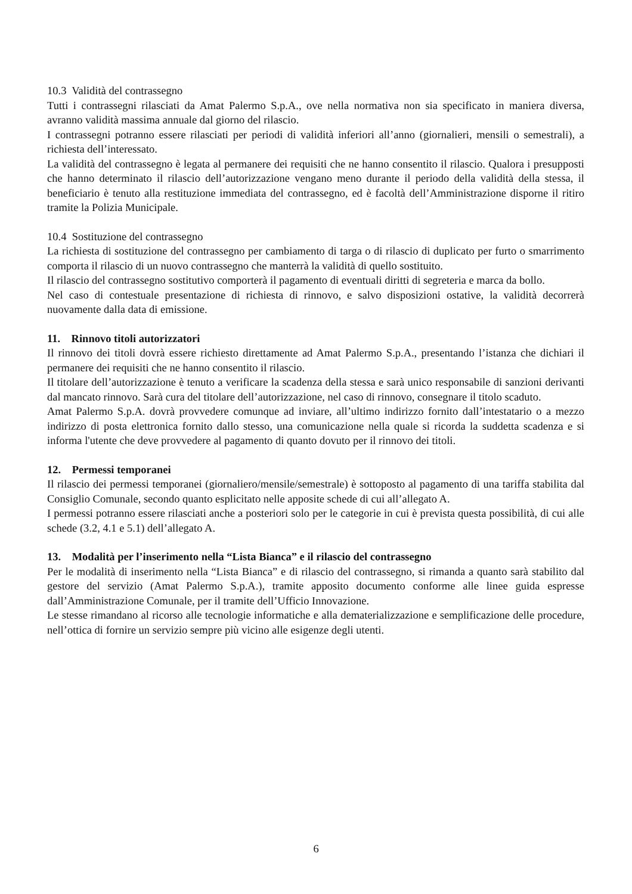10.3 Validità del contrassegno
Tutti i contrassegni rilasciati da Amat Palermo S.p.A., ove nella normativa non sia specificato in maniera diversa, avranno validità massima annuale dal giorno del rilascio.
I contrassegni potranno essere rilasciati per periodi di validità inferiori all’anno (giornalieri, mensili o semestrali), a richiesta dell’interessato.
La validità del contrassegno è legata al permanere dei requisiti che ne hanno consentito il rilascio. Qualora i presupposti che hanno determinato il rilascio dell’autorizzazione vengano meno durante il periodo della validità della stessa, il beneficiario è tenuto alla restituzione immediata del contrassegno, ed è facoltà dell’Amministrazione disporne il ritiro tramite la Polizia Municipale.
10.4 Sostituzione del contrassegno
La richiesta di sostituzione del contrassegno per cambiamento di targa o di rilascio di duplicato per furto o smarrimento comporta il rilascio di un nuovo contrassegno che manterrà la validità di quello sostituito.
Il rilascio del contrassegno sostitutivo comporterà il pagamento di eventuali diritti di segreteria e marca da bollo.
Nel caso di contestuale presentazione di richiesta di rinnovo, e salvo disposizioni ostative, la validità decorrerà nuovamente dalla data di emissione.
11. Rinnovo titoli autorizzatori
Il rinnovo dei titoli dovrà essere richiesto direttamente ad Amat Palermo S.p.A., presentando l’istanza che dichiari il permanere dei requisiti che ne hanno consentito il rilascio.
Il titolare dell’autorizzazione è tenuto a verificare la scadenza della stessa e sarà unico responsabile di sanzioni derivanti dal mancato rinnovo. Sarà cura del titolare dell’autorizzazione, nel caso di rinnovo, consegnare il titolo scaduto.
Amat Palermo S.p.A. dovrà provvedere comunque ad inviare, all’ultimo indirizzo fornito dall’intestatario o a mezzo indirizzo di posta elettronica fornito dallo stesso, una comunicazione nella quale si ricorda la suddetta scadenza e si informa l'utente che deve provvedere al pagamento di quanto dovuto per il rinnovo dei titoli.
12. Permessi temporanei
Il rilascio dei permessi temporanei (giornaliero/mensile/semestrale) è sottoposto al pagamento di una tariffa stabilita dal Consiglio Comunale, secondo quanto esplicitato nelle apposite schede di cui all’allegato A.
I permessi potranno essere rilasciati anche a posteriori solo per le categorie in cui è prevista questa possibilità, di cui alle schede (3.2, 4.1 e 5.1) dell’allegato A.
13. Modalità per l’inserimento nella “Lista Bianca” e il rilascio del contrassegno
Per le modalità di inserimento nella “Lista Bianca” e di rilascio del contrassegno, si rimanda a quanto sarà stabilito dal gestore del servizio (Amat Palermo S.p.A.), tramite apposito documento conforme alle linee guida espresse dall’Amministrazione Comunale, per il tramite dell’Ufficio Innovazione.
Le stesse rimandano al ricorso alle tecnologie informatiche e alla dematerializzazione e semplificazione delle procedure, nell’ottica di fornire un servizio sempre più vicino alle esigenze degli utenti.
6